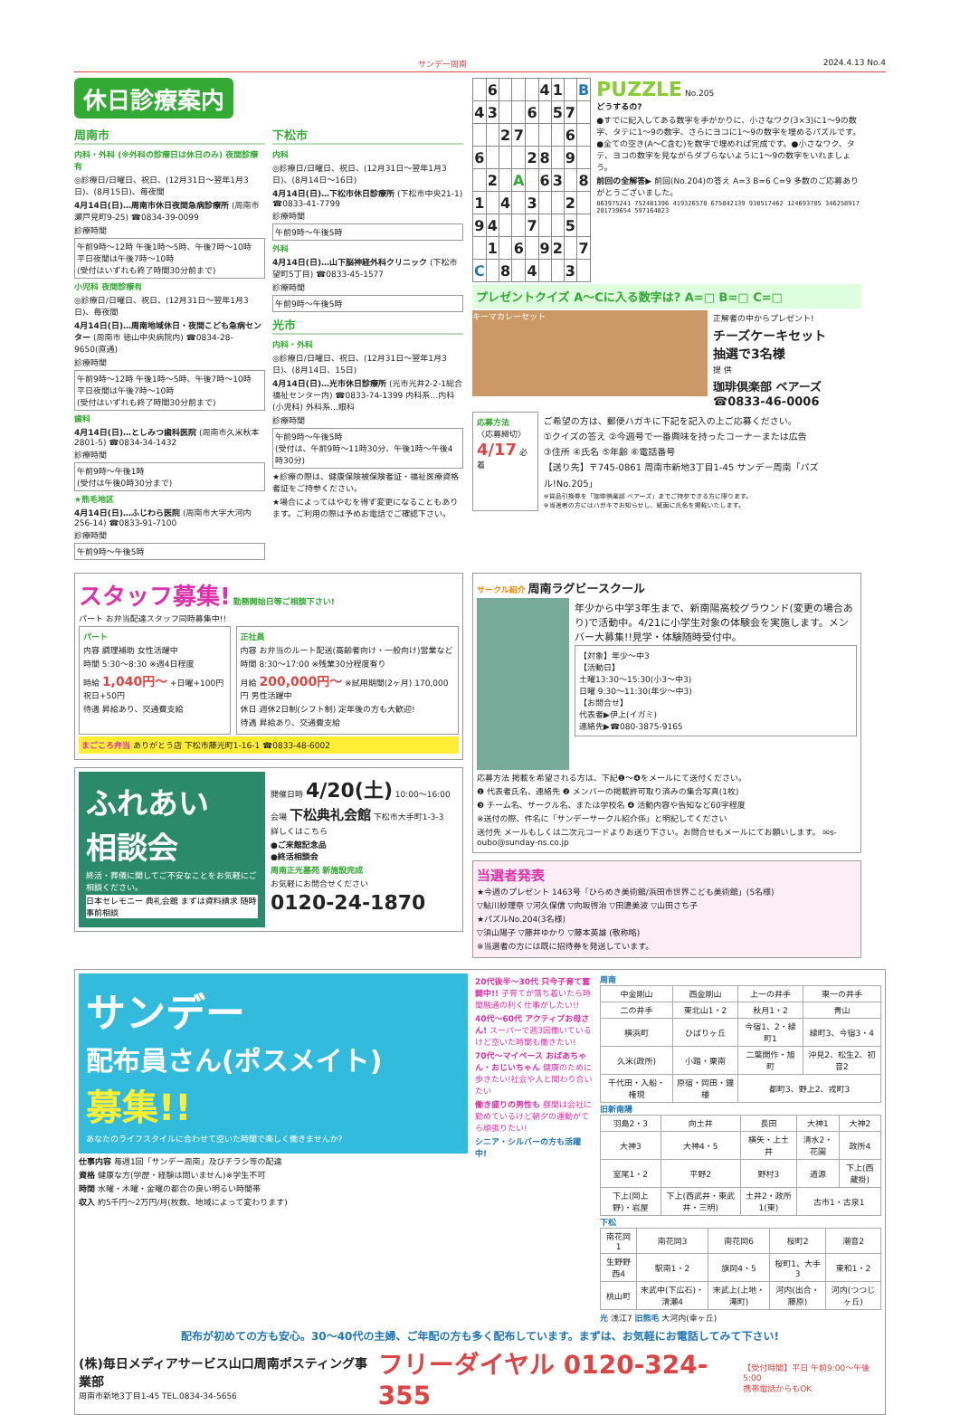サンデー周南 2024.4.13 No.4
休日診療案内
周南市
内科・外科 (※外科の診療日は休日のみ) 夜間診療有
◎診療日/日曜日、祝日、(12月31日〜翌年1月3日)、(8月15日)、毎夜間
4月14日(日)…周南市休日夜間急病診療所 (周南市瀬戸見町9-25) ☎0834-39-0099
診療時間
午前9時〜12時 午後1時〜5時、午後7時〜10時
平日夜間は午後7時〜10時
(受付はいずれも終了時間30分前まで)
小児科 夜間診療有
◎診療日/日曜日、祝日、(12月31日〜翌年1月3日)、毎夜間
4月14日(日)…周南地域休日・夜間こども急病センター (周南市 徳山中央病院内) ☎0834-28-9650(直通)
診療時間
午前9時〜12時 午後1時〜5時、午後7時〜10時
平日夜間は午後7時〜10時
(受付はいずれも終了時間30分前まで)
歯科
4月14日(日)…としみつ歯科医院 (周南市久米秋本2801-5) ☎0834-34-1432
診療時間
午前9時〜午後1時
(受付は午後0時30分まで)
★熊毛地区
4月14日(日)…ふじわら医院 (周南市大字大河内256-14) ☎0833-91-7100
診療時間
午前9時〜午後5時
下松市
内科
◎診療日/日曜日、祝日、(12月31日〜翌年1月3日)、(8月14日〜16日)
4月14日(日)…下松市休日診療所 (下松市中央21-1) ☎0833-41-7799
診療時間
午前9時〜午後5時
外科
4月14日(日)…山下脳神経外科クリニック (下松市望町5丁目) ☎0833-45-1577
診療時間
午前9時〜午後5時
光市
内科・外科
◎診療日/日曜日、祝日、(12月31日〜翌年1月3日)、(8月14日、15日)
4月14日(日)…光市休日診療所 (光市光井2-2-1総合福祉センター内) ☎0833-74-1399 内科系…内科(小児科) 外科系…眼科
診療時間
午前9時〜午後5時
(受付は、午前9時〜11時30分、午後1時〜午後4時30分)
★診療の際は、健康保険被保険者証・福祉医療資格者証をご持参ください。
★場合によってはやむを得ず変更になることもあります。ご利用の際は予めお電話でご確認下さい。
| | 6 | | | | 4 | 1 | | B |
| 4 | 3 | | | 6 | | 5 | 7 | |
| | | 2 | 7 | | | | 6 | |
| 6 | | | | 2 | 8 | | 9 | |
| | 2 | | A | | 6 | 3 | | 8 |
| 1 | | 4 | | 3 | | | 2 | |
| 9 | 4 | | | 7 | | | 5 | |
| | 1 | | 6 | | 9 | 2 | | 7 |
| C | | 8 | | 4 | | | 3 | |
PUZZLE No.205
どうするの?
●すでに記入してある数字を手がかりに、小さなワク(3×3)に1〜9の数字、タテに1〜9の数字、さらにヨコに1〜9の数字を埋めるパズルです。●全ての空き(A〜C含む)を数字で埋めれば完成です。●小さなワク、タテ、ヨコの数字を見ながらダブらないように1〜9の数字をいれましょう。
前回の全解答▶ 前回(No.204)の答え A=3 B=6 C=9 多数のご応募ありがとうございました。
863975241 752481396 419326578 675842139 938517462 124693785 346258917 281739654 597164823
プレゼントクイズ A〜Cに入る数字は? A=□ B=□ C=□
キーマカレーセット
正解者の中からプレゼント!
チーズケーキセット
抽選で3名様
提 供
珈琲倶楽部 ベアーズ
☎0833-46-0006
応募方法
〈応募締切〉
4/17 必着
ご希望の方は、郵便ハガキに下記を記入の上ご応募ください。
①クイズの答え ②今週号で一番興味を持ったコーナーまたは広告
③住所 ④氏名 ⑤年齢 ⑥電話番号
【送り先】〒745-0861 周南市新地3丁目1-45 サンデー周南「パズル!No.205」
※賞品引換券を「珈琲倶楽部 ベアーズ」までご持参できる方に限ります。
※当選者の方にはハガキでお知らせし、紙面に氏名を掲載いたします。
スタッフ募集! 勤務開始日等ご相談下さい!
パート お弁当配達スタッフ同時募集中!!
パート
内容 調理補助 女性活躍中
時間 5:30〜8:30 ※週4日程度
時給 1,040円〜 +日曜+100円 祝日+50円
待遇 昇給あり、交通費支給
正社員
内容 お弁当のルート配送(高齢者向け・一般向け)営業など
時間 8:30〜17:00 ※残業30分程度有り
月給 200,000円〜 ※試用期間(2ヶ月) 170,000円 男性活躍中
休日 週休2日制(シフト制) 定年後の方も大歓迎!
待遇 昇給あり、交通費支給
まごころ弁当 ありがとう店 下松市藤光町1-16-1 ☎0833-48-6002
ふれあい
相談会
終活・葬儀に関してご不安なことをお気軽にご相談ください。
日本セレモニー 典礼会館 まずは資料請求 随時事前相談
開催日時 4/20(土) 10:00〜16:00
会場 下松典礼会館 下松市大手町1-3-3
詳しくはこちら
●ご来館記念品
●終活相談会
周南正光墓苑 新施設完成
お気軽にお問合せください
0120-24-1870
サークル紹介 周南ラグビースクール
　
年少から中学3年生まで、新南陽高校グラウンド(変更の場合あり)で活動中。4/21に小学生対象の体験会を実施します。メンバー大募集!!見学・体験随時受付中。
【対象】年少〜中3
【活動日】
土曜13:30〜15:30(小3〜中3)
日曜 9:30〜11:30(年少〜中3)
【お問合せ】
代表者▶伊上(イガミ)
連絡先▶☎080-3875-9165
応募方法 掲載を希望される方は、下記❶〜❹をメールにて送付ください。
❶ 代表者氏名、連絡先 ❷ メンバーの掲載許可取り済みの集合写真(1枚)
❸ チーム名、サークル名、または学校名 ❹ 活動内容や告知など60字程度
※送付の際、件名に「サンデーサークル紹介係」と明記してください
送付先 メールもしくは二次元コードよりお送り下さい。お問合せもメールにてお願いします。 ✉s-oubo@sunday-ns.co.jp
当選者発表
★今週のプレゼント 1463号「ひらめき美術館/浜田市世界こども美術館」(5名様)
▽鮎川紗理奈 ▽河久保信 ▽向坂啓治 ▽田邊美波 ▽山田さち子
★パズルNo.204(3名様)
▽須山陽子 ▽藤井ゆかり ▽藤本英雄 (敬称略)
※当選者の方には既に招待券を発送しています。
サンデー
配布員さん(ポスメイト)
募集!!
あなたのライフスタイルに合わせて空いた時間で楽しく働きませんか?
仕事内容 毎週1回「サンデー周南」及びチラシ等の配達
資格 健康な方(学歴・経験は問いません)※学生不可
時間 水曜・木曜・金曜の都合の良い明るい時間帯
収入 約5千円〜2万円/月(枚数、地域によって変わります)
20代後半〜30代 只今子育て奮闘中!! 子育てが落ち着いたら時間融通の利く仕事がしたい!!
40代〜60代 アクティブお母さん! スーパーで週3回働いているけど空いた時間も働きたい!
70代〜マイペース おばあちゃん・おじいちゃん 健康のために歩きたい!社会や人と関わり合いたい
働き盛りの男性も 昼間は会社に勤めているけど朝夕の運動がてら頑張りたい!
シニア・シルバーの方も活躍中!
周南
| 中金剛山 | 西金剛山 | 上一の井手 | 東一の井手 |
| 二の井手 | 東北山1・2 | 秋月1・2 | 青山 |
| 横浜町 | ひばりヶ丘 | 今宿1、2・緑町1 | 緑町3、今宿3・4 |
| 久米(政所) | 小踏・栗南 | 二葉開作・旭町 | 沖見2、松生2、初音2 |
| 千代田・入船・権現 | 原宿・岡田・鐘楼 | 都町3、野上2、戎町3 | |
旧新南陽
| 羽島2・3 | 向土井 | 長田 | 大神1 | 大神2 |
| 大神3 | 大神4・5 | 横矢・上土井 | 清水2・花園 | 政所4 |
| 室尾1・2 | 平野2 | 野村3 | 道源 | 下上(西蔵掛) |
| 下上(岡上野)・岩屋 | 下上(西武井・東武井・三明) | 土井2・政所1(東) | 古市1・古泉1 | |
下松
| 南花岡1 | 南花岡3 | 南花岡6 | 桜町2 | 潮音2 |
| 生野野西4 | 駅南1・2 | 旗岡4・5 | 桜町1、大手3 | 東和1・2 |
| 桃山町 | 末武中(下広石)・清瀬4 | 末武上(上地・滝町) | 河内(出合・藤原) | 河内(つつじヶ丘) |
光 浅江7 旧熊毛 大河内(幸ヶ丘)
配布が初めての方も安心。30〜40代の主婦、ご年配の方も多く配布しています。まずは、お気軽にお電話してみて下さい!
(株)毎日メディアサービス山口周南ポスティング事業部
周南市新地3丁目1-45 TEL.0834-34-5656
フリーダイヤル 0120-324-355
【受付時間】平日 午前9:00〜午後5:00
携帯電話からもOK